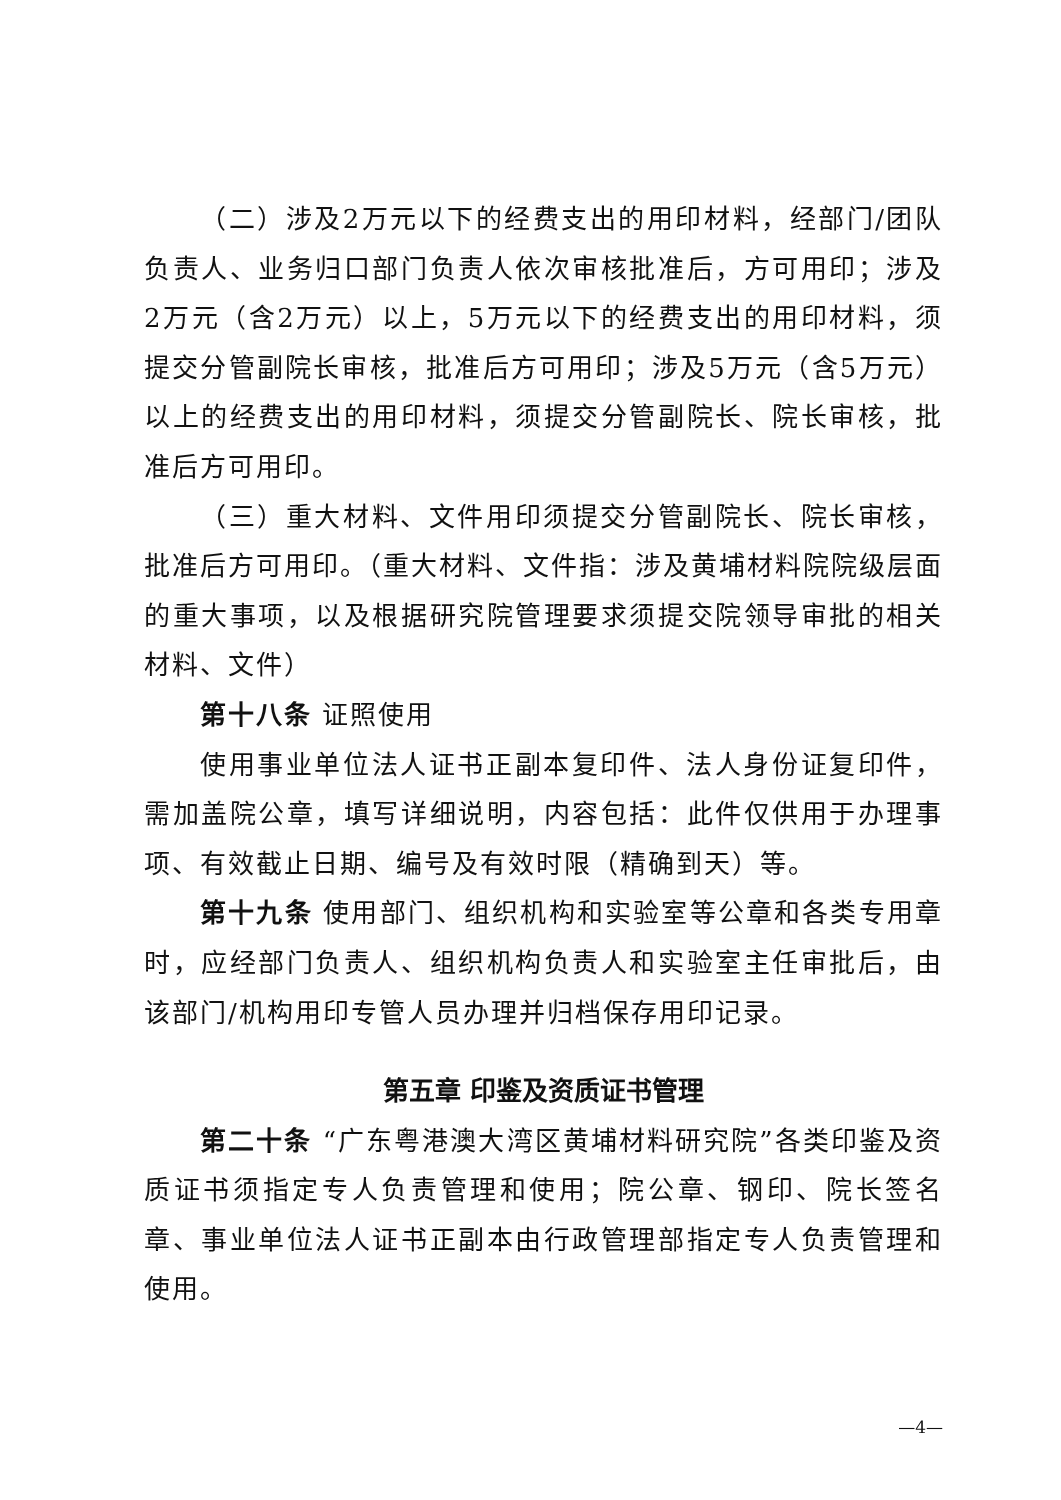（二）涉及2万元以下的经费支出的用印材料，经部门/团队负责人、业务归口部门负责人依次审核批准后，方可用印；涉及2万元（含2万元）以上，5万元以下的经费支出的用印材料，须提交分管副院长审核，批准后方可用印；涉及5万元（含5万元）以上的经费支出的用印材料，须提交分管副院长、院长审核，批准后方可用印。
（三）重大材料、文件用印须提交分管副院长、院长审核，批准后方可用印。（重大材料、文件指：涉及黄埔材料院院级层面的重大事项，以及根据研究院管理要求须提交院领导审批的相关材料、文件）
第十八条 证照使用
使用事业单位法人证书正副本复印件、法人身份证复印件，需加盖院公章，填写详细说明，内容包括：此件仅供用于办理事项、有效截止日期、编号及有效时限（精确到天）等。
第十九条 使用部门、组织机构和实验室等公章和各类专用章时，应经部门负责人、组织机构负责人和实验室主任审批后，由该部门/机构用印专管人员办理并归档保存用印记录。
第五章 印鉴及资质证书管理
第二十条 “广东粤港澳大湾区黄埔材料研究院”各类印鉴及资质证书须指定专人负责管理和使用；院公章、钢印、院长签名章、事业单位法人证书正副本由行政管理部指定专人负责管理和使用。
—4—